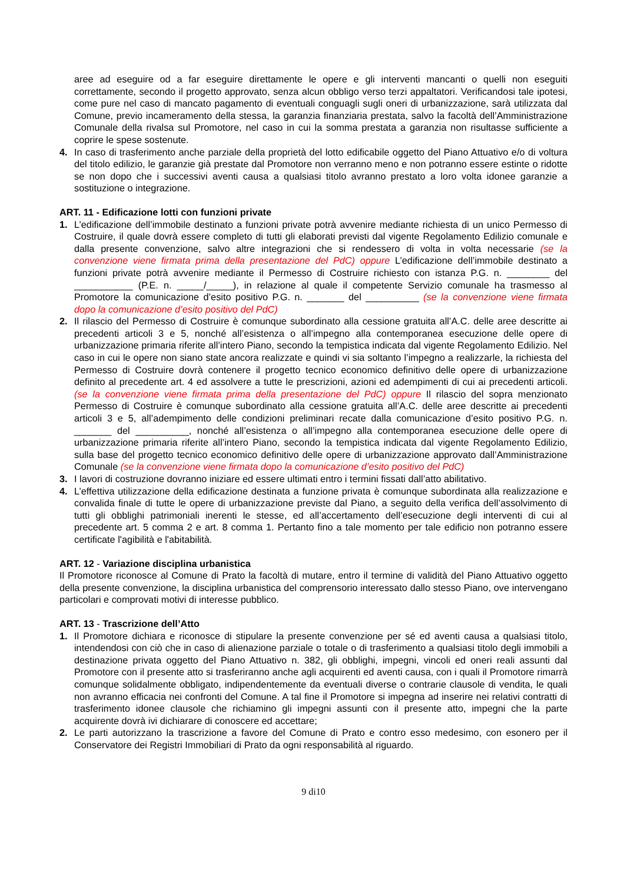aree ad eseguire od a far eseguire direttamente le opere e gli interventi mancanti o quelli non eseguiti correttamente, secondo il progetto approvato, senza alcun obbligo verso terzi appaltatori. Verificandosi tale ipotesi, come pure nel caso di mancato pagamento di eventuali conguagli sugli oneri di urbanizzazione, sarà utilizzata dal Comune, previo incameramento della stessa, la garanzia finanziaria prestata, salvo la facoltà dell’Amministrazione Comunale della rivalsa sul Promotore, nel caso in cui la somma prestata a garanzia non risultasse sufficiente a coprire le spese sostenute.
4. In caso di trasferimento anche parziale della proprietà del lotto edificabile oggetto del Piano Attuativo e/o di voltura del titolo edilizio, le garanzie già prestate dal Promotore non verranno meno e non potranno essere estinte o ridotte se non dopo che i successivi aventi causa a qualsiasi titolo avranno prestato a loro volta idonee garanzie a sostituzione o integrazione.
ART. 11 - Edificazione lotti con funzioni private
1. L’edificazione dell’immobile destinato a funzioni private potrà avvenire mediante richiesta di un unico Permesso di Costruire, il quale dovrà essere completo di tutti gli elaborati previsti dal vigente Regolamento Edilizio comunale e dalla presente convenzione, salvo altre integrazioni che si rendessero di volta in volta necessarie (se la convenzione viene firmata prima della presentazione del PdC) oppure L’edificazione dell’immobile destinato a funzioni private potrà avvenire mediante il Permesso di Costruire richiesto con istanza P.G. n. ________ del ___________ (P.E. n. _____/_____), in relazione al quale il competente Servizio comunale ha trasmesso al Promotore la comunicazione d’esito positivo P.G. n. _______ del __________ (se la convenzione viene firmata dopo la comunicazione d’esito positivo del PdC)
2. Il rilascio del Permesso di Costruire è comunque subordinato alla cessione gratuita all’A.C. delle aree descritte ai precedenti articoli 3 e 5, nonché all’esistenza o all’impegno alla contemporanea esecuzione delle opere di urbanizzazione primaria riferite all’intero Piano, secondo la tempistica indicata dal vigente Regolamento Edilizio. Nel caso in cui le opere non siano state ancora realizzate e quindi vi sia soltanto l’impegno a realizzarle, la richiesta del Permesso di Costruire dovrà contenere il progetto tecnico economico definitivo delle opere di urbanizzazione definito al precedente art. 4 ed assolvere a tutte le prescrizioni, azioni ed adempimenti di cui ai precedenti articoli. (se la convenzione viene firmata prima della presentazione del PdC) oppure Il rilascio del sopra menzionato Permesso di Costruire è comunque subordinato alla cessione gratuita all’A.C. delle aree descritte ai precedenti articoli 3 e 5, all’adempimento delle condizioni preliminari recate dalla comunicazione d’esito positivo P.G. n. _______ del __________, nonché all’esistenza o all’impegno alla contemporanea esecuzione delle opere di urbanizzazione primaria riferite all’intero Piano, secondo la tempistica indicata dal vigente Regolamento Edilizio, sulla base del progetto tecnico economico definitivo delle opere di urbanizzazione approvato dall’Amministrazione Comunale (se la convenzione viene firmata dopo la comunicazione d’esito positivo del PdC)
3. I lavori di costruzione dovranno iniziare ed essere ultimati entro i termini fissati dall’atto abilitativo.
4. L’effettiva utilizzazione della edificazione destinata a funzione privata è comunque subordinata alla realizzazione e convalida finale di tutte le opere di urbanizzazione previste dal Piano, a seguito della verifica dell’assolvimento di tutti gli obblighi patrimoniali inerenti le stesse, ed all’accertamento dell’esecuzione degli interventi di cui al precedente art. 5 comma 2 e art. 8 comma 1. Pertanto fino a tale momento per tale edificio non potranno essere certificate l'agibilità e l'abitabilità.
ART. 12 - Variazione disciplina urbanistica
Il Promotore riconosce al Comune di Prato la facoltà di mutare, entro il termine di validità del Piano Attuativo oggetto della presente convenzione, la disciplina urbanistica del comprensorio interessato dallo stesso Piano, ove intervengano particolari e comprovati motivi di interesse pubblico.
ART. 13 - Trascrizione dell’Atto
1. Il Promotore dichiara e riconosce di stipulare la presente convenzione per sé ed aventi causa a qualsiasi titolo, intendendosi con ciò che in caso di alienazione parziale o totale o di trasferimento a qualsiasi titolo degli immobili a destinazione privata oggetto del Piano Attuativo n. 382, gli obblighi, impegni, vincoli ed oneri reali assunti dal Promotore con il presente atto si trasferiranno anche agli acquirenti ed aventi causa, con i quali il Promotore rimarrà comunque solidalmente obbligato, indipendentemente da eventuali diverse o contrarie clausole di vendita, le quali non avranno efficacia nei confronti del Comune. A tal fine il Promotore si impegna ad inserire nei relativi contratti di trasferimento idonee clausole che richiamino gli impegni assunti con il presente atto, impegni che la parte acquirente dovrà ivi dichiarare di conoscere ed accettare;
2. Le parti autorizzano la trascrizione a favore del Comune di Prato e contro esso medesimo, con esonero per il Conservatore dei Registri Immobiliari di Prato da ogni responsabilità al riguardo.
9 di10